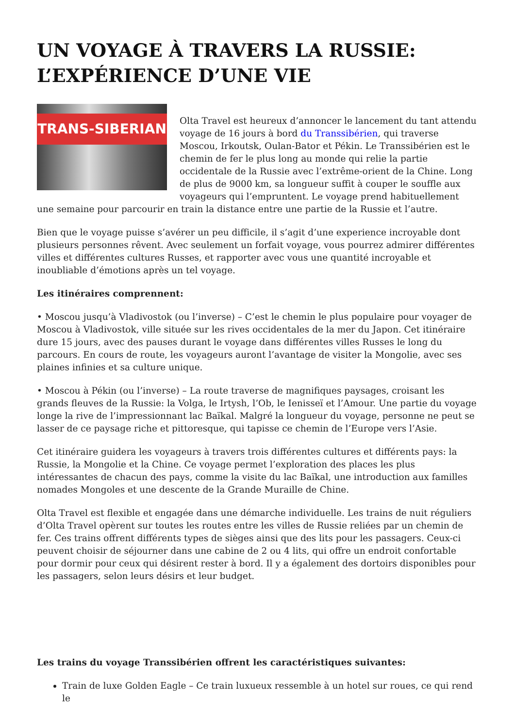UN VOYAGE À TRAVERS LA RUSSIE: L’EXPÉRIENCE D’UNE VIE
TRANS-SIBERIAN
Olta Travel est heureux d’annoncer le lancement du tant attendu voyage de 16 jours à bord du Transsibérien, qui traverse Moscou, Irkoutsk, Oulan-Bator et Pékin. Le Transsibérien est le chemin de fer le plus long au monde qui relie la partie occidentale de la Russie avec l’extrême-orient de la Chine. Long de plus de 9000 km, sa longueur suffit à couper le souffle aux voyageurs qui l’empruntent. Le voyage prend habituellement une semaine pour parcourir en train la distance entre une partie de la Russie et l’autre.
Bien que le voyage puisse s’avérer un peu difficile, il s’agit d’une experience incroyable dont plusieurs personnes rêvent. Avec seulement un forfait voyage, vous pourrez admirer différentes villes et différentes cultures Russes, et rapporter avec vous une quantité incroyable et inoubliable d’émotions après un tel voyage.
Les itinéraires comprennent:
• Moscou jusqu’à Vladivostok (ou l’inverse) – C’est le chemin le plus populaire pour voyager de Moscou à Vladivostok, ville située sur les rives occidentales de la mer du Japon. Cet itinéraire dure 15 jours, avec des pauses durant le voyage dans différentes villes Russes le long du parcours. En cours de route, les voyageurs auront l’avantage de visiter la Mongolie, avec ses plaines infinies et sa culture unique.
• Moscou à Pékin (ou l’inverse) – La route traverse de magnifiques paysages, croisant les grands fleuves de la Russie: la Volga, le Irtysh, l’Ob, le Ienisseï et l’Amour. Une partie du voyage longe la rive de l’impressionnant lac Baïkal. Malgré la longueur du voyage, personne ne peut se lasser de ce paysage riche et pittoresque, qui tapisse ce chemin de l’Europe vers l’Asie.
Cet itinéraire guidera les voyageurs à travers trois différentes cultures et différents pays: la Russie, la Mongolie et la Chine. Ce voyage permet l’exploration des places les plus intéressantes de chacun des pays, comme la visite du lac Baïkal, une introduction aux familles nomades Mongoles et une descente de la Grande Muraille de Chine.
Olta Travel est flexible et engagée dans une démarche individuelle. Les trains de nuit réguliers d’Olta Travel opèrent sur toutes les routes entre les villes de Russie reliées par un chemin de fer. Ces trains offrent différents types de sièges ainsi que des lits pour les passagers. Ceux-ci peuvent choisir de séjourner dans une cabine de 2 ou 4 lits, qui offre un endroit confortable pour dormir pour ceux qui désirent rester à bord. Il y a également des dortoirs disponibles pour les passagers, selon leurs désirs et leur budget.
Les trains du voyage Transsibérien offrent les caractéristiques suivantes:
Train de luxe Golden Eagle – Ce train luxueux ressemble à un hotel sur roues, ce qui rend le